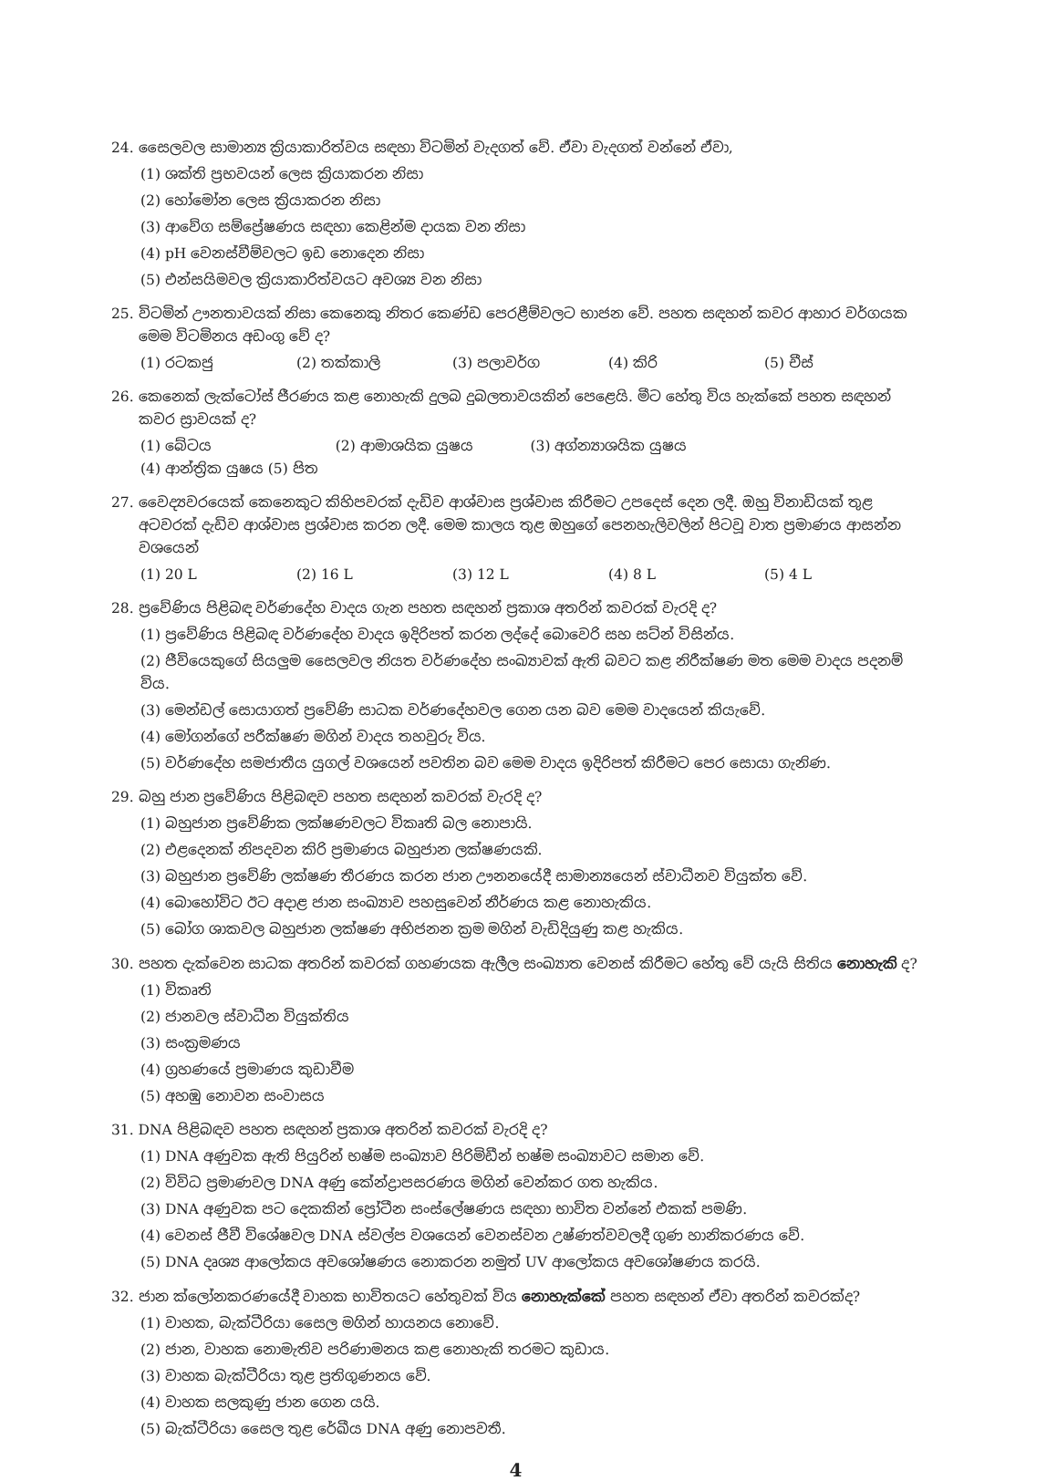24. සෛලවල සාමාන්‍ය ක්‍රියාකාරිත්වය සඳහා විටමින් වැදගත් වේ. ඒවා වැදගත් වන්නේ ඒවා,
(1) ශක්ති ප්‍රභවයන් ලෙස ක්‍රියාකරන නිසා
(2) හෝමෝන ලෙස ක්‍රියාකරන නිසා
(3) ආවේග සම්ප්‍රේෂණය සඳහා කෙළින්ම දායක වන නිසා
(4) pH වෙනස්වීම්වලට ඉඩ නොදෙන නිසා
(5) එන්සයිමවල ක්‍රියාකාරිත්වයට අවශ්‍ය වන නිසා
25. විටමින් ඌනතාවයක් නිසා කෙනෙකු නිතර කෙණ්ඩ පෙරළීම්වලට භාජන වේ. පහත සඳහන් කවර ආහාර වර්ගයක මෙම විටමිනය අඩංගු වේ ද?
(1) රටකජු (2) තක්කාලි (3) පලාවර්ග (4) කිරි (5) චීස්
26. කෙනෙක් ලැක්ටෝස් ජීරණය කළ නොහැකි දුලබ දුබලතාවයකින් පෙළෙයි. මීට හේතු විය හැක්කේ පහත සඳහන් කවර ස්‍රාවයක් ද?
(1) බේටය (2) ආමාශයික යුෂය (3) අග්න්‍යාශයික යුෂය
(4) ආන්ත්‍රික යුෂය (5) පිත
27. වෛද්‍යවරයෙක් කෙනෙකුට කිහිපවරක් දැඩිව ආශ්වාස ප්‍රශ්වාස කිරීමට උපදෙස් දෙන ලදී. ඔහු විනාඩියක් තුළ අටවරක් දැඩිව ආශ්වාස ප්‍රශ්වාස කරන ලදී. මෙම කාලය තුළ ඔහුගේ පෙනහැලිවලින් පිටවූ වාත ප්‍රමාණය ආසන්න වශයෙන්
(1) 20 L (2) 16 L (3) 12 L (4) 8 L (5) 4 L
28. ප්‍රවේණිය පිළිබඳ වර්ණදේහ වාදය ගැන පහත සඳහන් ප්‍රකාශ අතරින් කවරක් වැරදි ද?
(1) ප්‍රවේණිය පිළිබඳ වර්ණදේහ වාදය ඉදිරිපත් කරන ලද්දේ බොවෙරි සහ සට්න් විසින්ය.
(2) ජීවියෙකුගේ සියලුම සෛලවල නියත වර්ණදේහ සංඛ්‍යාවක් ඇති බවට කළ නිරීක්ෂණ මත මෙම වාදය පදනම් විය.
(3) මෙන්ඩල් සොයාගත් ප්‍රවේණි සාධක වර්ණදේහවල ගෙන යන බව මෙම වාදයෙන් කියැවේ.
(4) මෝගන්ගේ පරීක්ෂණ මගින් වාදය තහවුරු විය.
(5) වර්ණදේහ සමජාතීය යුගල් වශයෙන් පවතින බව මෙම වාදය ඉදිරිපත් කිරීමට පෙර සොයා ගැනිණ.
29. බහු ජාන ප්‍රවේණිය පිළිබඳව පහත සඳහන් කවරක් වැරදි ද?
(1) බහුජාන ප්‍රවේණික ලක්ෂණවලට විකෘති බල නොපායි.
(2) එළදෙනක් නිපදවන කිරි ප්‍රමාණය බහුජාන ලක්ෂණයකි.
(3) බහුජාන ප්‍රවේණි ලක්ෂණ තීරණය කරන ජාන ඌනනයේදී සාමාන්‍යයෙන් ස්වාධීනව වියුක්ත වේ.
(4) බොහෝවිට ඊට අදාළ ජාන සංඛ්‍යාව පහසුවෙන් නීර්ණය කළ නොහැකිය.
(5) බෝග ශාකවල බහුජාන ලක්ෂණ අභිජනන ක්‍රම මගින් වැඩිදියුණු කළ හැකිය.
30. පහත දැක්වෙන සාධක අතරින් කවරක් ගහණයක ඇලීල සංඛ්‍යාත වෙනස් කිරීමට හේතු වේ යැයි සිතිය නොහැකි ද?
(1) විකෘති
(2) ජානවල ස්වාධීන වියුක්තිය
(3) සංක්‍රමණය
(4) ග්‍රහණයේ ප්‍රමාණය කුඩාවීම
(5) අහඹු නොවන සංවාසය
31. DNA පිළිබඳව පහත සඳහන් ප්‍රකාශ අතරින් කවරක් වැරදි ද?
(1) DNA අණුවක ඇති පියුරින් භෂ්ම සංඛ්‍යාව පිරිමිඩීන් භෂ්ම සංඛ්‍යාවට සමාන වේ.
(2) විවිධ ප්‍රමාණවල DNA අණු කේන්ද්‍රාපසරණය මගින් වෙන්කර ගත හැකිය.
(3) DNA අණුවක පට දෙකකින් ප්‍රෝටීන සංස්ලේෂණය සඳහා භාවිත වන්නේ එකක් පමණි.
(4) වෙනස් ජීවී විශේෂවල DNA ස්වල්ප වශයෙන් වෙනස්වන උෂ්ණත්වවලදී ගුණ හානිකරණය වේ.
(5) DNA දෘශ්‍ය ආලෝකය අවශෝෂණය නොකරන නමුත් UV ආලෝකය අවශෝෂණය කරයි.
32. ජාන ක්ලෝනකරණයේදී වාහක භාවිතයට හේතුවක් විය නොහැක්කේ පහත සඳහන් ඒවා අතරින් කවරක්ද?
(1) වාහක, බැක්ටීරියා සෛල මගින් හායනය නොවේ.
(2) ජාන, වාහක නොමැතිව පරිණාමනය කළ නොහැකි තරමට කුඩාය.
(3) වාහක බැක්ටීරියා තුළ ප්‍රතිගුණනය වේ.
(4) වාහක සලකුණු ජාන ගෙන යයි.
(5) බැක්ටීරියා සෛල තුළ රේඛීය DNA අණු නොපවතී.
4